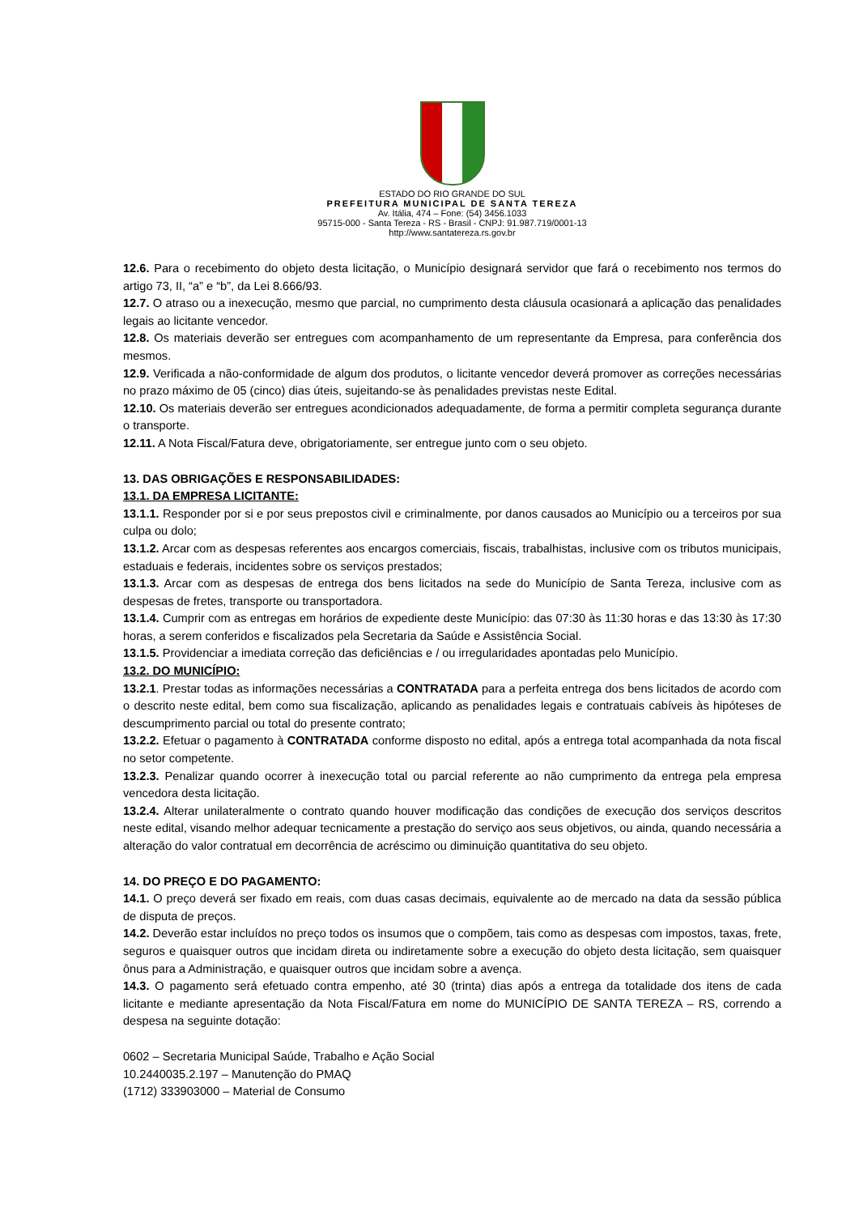ESTADO DO RIO GRANDE DO SUL
PREFEITURA MUNICIPAL DE SANTA TEREZA
Av. Itália, 474 – Fone: (54) 3456.1033
95715-000 - Santa Tereza - RS - Brasil - CNPJ: 91.987.719/0001-13
http://www.santatereza.rs.gov.br
12.6. Para o recebimento do objeto desta licitação, o Município designará servidor que fará o recebimento nos termos do artigo 73, II, “a” e “b”, da Lei 8.666/93.
12.7. O atraso ou a inexecução, mesmo que parcial, no cumprimento desta cláusula ocasionará a aplicação das penalidades legais ao licitante vencedor.
12.8. Os materiais deverão ser entregues com acompanhamento de um representante da Empresa, para conferência dos mesmos.
12.9. Verificada a não-conformidade de algum dos produtos, o licitante vencedor deverá promover as correções necessárias no prazo máximo de 05 (cinco) dias úteis, sujeitando-se às penalidades previstas neste Edital.
12.10. Os materiais deverão ser entregues acondicionados adequadamente, de forma a permitir completa segurança durante o transporte.
12.11. A Nota Fiscal/Fatura deve, obrigatoriamente, ser entregue junto com o seu objeto.
13. DAS OBRIGAÇÕES E RESPONSABILIDADES:
13.1. DA EMPRESA LICITANTE:
13.1.1. Responder por si e por seus prepostos civil e criminalmente, por danos causados ao Município ou a terceiros por sua culpa ou dolo;
13.1.2. Arcar com as despesas referentes aos encargos comerciais, fiscais, trabalhistas, inclusive com os tributos municipais, estaduais e federais, incidentes sobre os serviços prestados;
13.1.3. Arcar com as despesas de entrega dos bens licitados na sede do Município de Santa Tereza, inclusive com as despesas de fretes, transporte ou transportadora.
13.1.4. Cumprir com as entregas em horários de expediente deste Município: das 07:30 às 11:30 horas e das 13:30 às 17:30 horas, a serem conferidos e fiscalizados pela Secretaria da Saúde e Assistência Social.
13.1.5. Providenciar a imediata correção das deficiências e / ou irregularidades apontadas pelo Município.
13.2. DO MUNICÍPIO:
13.2.1. Prestar todas as informações necessárias a CONTRATADA para a perfeita entrega dos bens licitados de acordo com o descrito neste edital, bem como sua fiscalização, aplicando as penalidades legais e contratuais cabíveis às hipóteses de descumprimento parcial ou total do presente contrato;
13.2.2. Efetuar o pagamento à CONTRATADA conforme disposto no edital, após a entrega total acompanhada da nota fiscal no setor competente.
13.2.3. Penalizar quando ocorrer à inexecução total ou parcial referente ao não cumprimento da entrega pela empresa vencedora desta licitação.
13.2.4. Alterar unilateralmente o contrato quando houver modificação das condições de execução dos serviços descritos neste edital, visando melhor adequar tecnicamente a prestação do serviço aos seus objetivos, ou ainda, quando necessária a alteração do valor contratual em decorrência de acréscimo ou diminuição quantitativa do seu objeto.
14. DO PREÇO E DO PAGAMENTO:
14.1. O preço deverá ser fixado em reais, com duas casas decimais, equivalente ao de mercado na data da sessão pública de disputa de preços.
14.2. Deverão estar incluídos no preço todos os insumos que o compõem, tais como as despesas com impostos, taxas, frete, seguros e quaisquer outros que incidam direta ou indiretamente sobre a execução do objeto desta licitação, sem quaisquer ônus para a Administração, e quaisquer outros que incidam sobre a avença.
14.3. O pagamento será efetuado contra empenho, até 30 (trinta) dias após a entrega da totalidade dos itens de cada licitante e mediante apresentação da Nota Fiscal/Fatura em nome do MUNICÍPIO DE SANTA TEREZA – RS, correndo a despesa na seguinte dotação:
0602 – Secretaria Municipal Saúde, Trabalho e Ação Social
10.2440035.2.197 – Manutenção do PMAQ
(1712) 333903000 – Material de Consumo